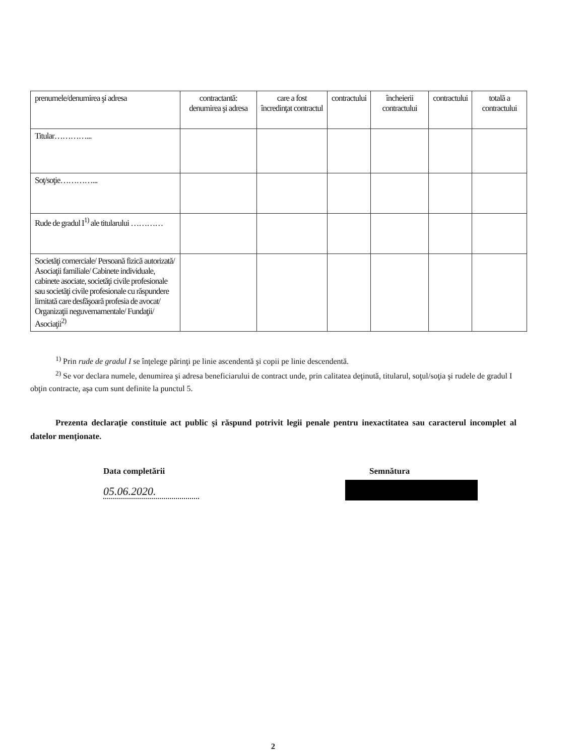| prenumele/denumirea şi adresa | contractantă: denumirea şi adresa | care a fost încredinţat contractul | contractului | încheierii contractului | contractului | totală a contractului |
| Titular…………... | | | | | | |
| Soţ/soţie…………... | | | | | | |
| Rude de gradul I<sup>1)</sup> ale titularului ………… | | | | | | |
| Societăţi comerciale/ Persoană fizică autorizată/ Asociaţii familiale/ Cabinete individuale, cabinete asociate, societăţi civile profesionale sau societăţi civile profesionale cu răspundere limitată care desfăşoară profesia de avocat/ Organizaţii neguvernamentale/ Fundaţii/ Asociaţii<sup>2)</sup> | | | | | | |
<sup>1)</sup> Prin rude de gradul I se înţelege părinţi pe linie ascendentă şi copii pe linie descendentă.
<sup>2)</sup> Se vor declara numele, denumirea şi adresa beneficiarului de contract unde, prin calitatea deţinută, titularul, soţul/soţia şi rudele de gradul I obţin contracte, aşa cum sunt definite la punctul 5.
Prezenta declaraţie constituie act public şi răspund potrivit legii penale pentru inexactitatea sau caracterul incomplet al datelor menţionate.
Data completării
05.06.2020.
Semnătura
2